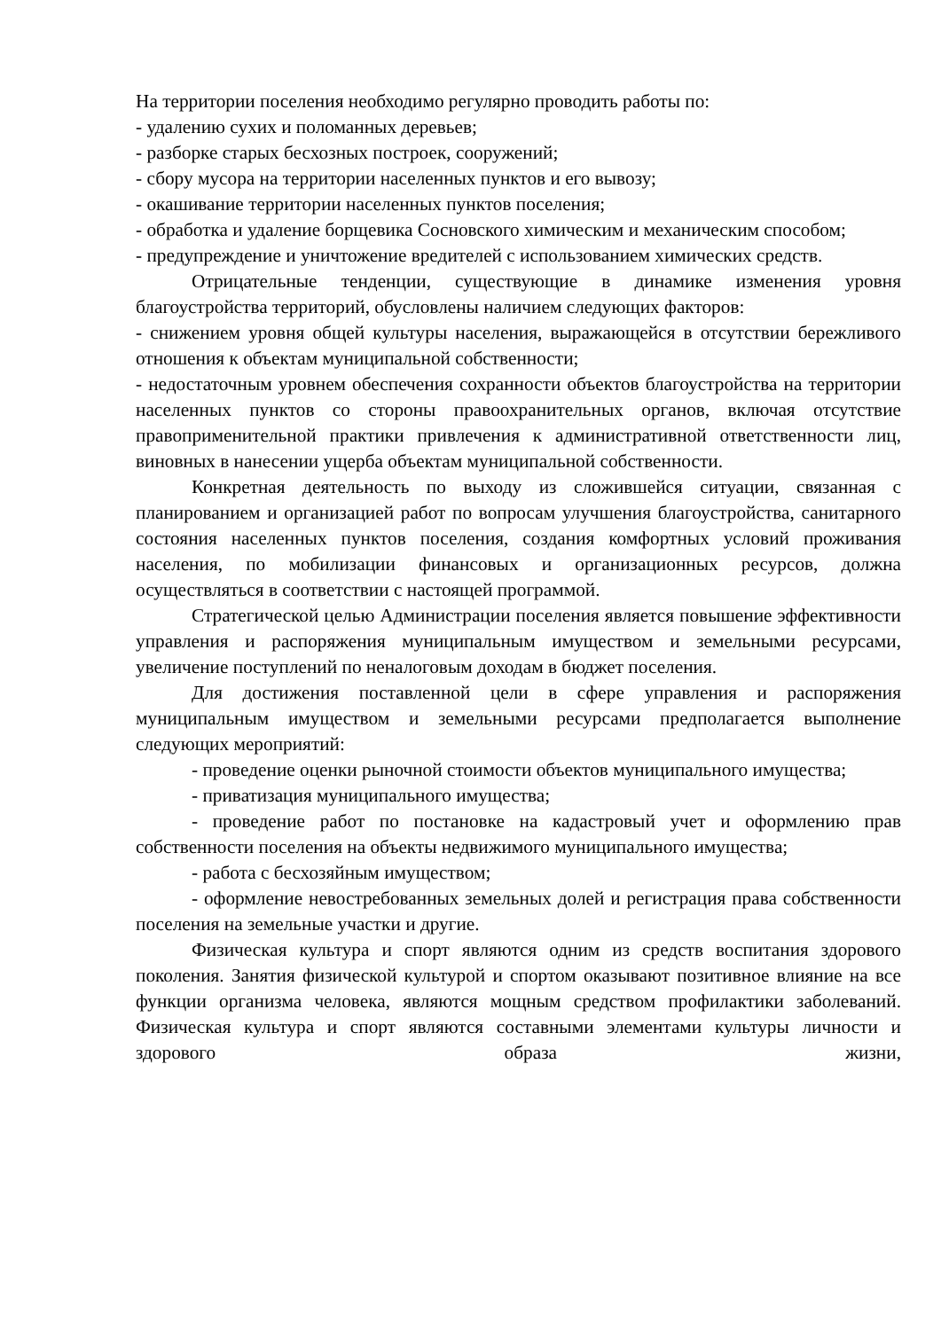На территории поселения необходимо регулярно проводить работы по:
- удалению сухих и поломанных деревьев;
- разборке старых бесхозных построек, сооружений;
- сбору мусора на территории населенных пунктов и его вывозу;
- окашивание территории населенных пунктов поселения;
- обработка и удаление борщевика Сосновского химическим и механическим способом;
- предупреждение и уничтожение вредителей с использованием химических средств.
Отрицательные тенденции, существующие в динамике изменения уровня благоустройства территорий, обусловлены наличием следующих факторов:
- снижением уровня общей культуры населения, выражающейся в отсутствии бережливого отношения к объектам муниципальной собственности;
- недостаточным уровнем обеспечения сохранности объектов благоустройства на территории населенных пунктов со стороны правоохранительных органов, включая отсутствие правоприменительной практики привлечения к административной ответственности лиц, виновных в нанесении ущерба объектам муниципальной собственности.
Конкретная деятельность по выходу из сложившейся ситуации, связанная с планированием и организацией работ по вопросам улучшения благоустройства, санитарного состояния населенных пунктов поселения, создания комфортных условий проживания населения, по мобилизации финансовых и организационных ресурсов, должна осуществляться в соответствии с настоящей программой.
Стратегической целью Администрации поселения является повышение эффективности управления и распоряжения муниципальным имуществом и земельными ресурсами, увеличение поступлений по неналоговым доходам в бюджет поселения.
Для достижения поставленной цели в сфере управления и распоряжения муниципальным имуществом и земельными ресурсами предполагается выполнение следующих мероприятий:
- проведение оценки рыночной стоимости объектов муниципального имущества;
- приватизация муниципального имущества;
- проведение работ по постановке на кадастровый учет и оформлению прав собственности поселения на объекты недвижимого муниципального имущества;
- работа с бесхозяйным имуществом;
- оформление невостребованных земельных долей и регистрация права собственности поселения на земельные участки и другие.
Физическая культура и спорт являются одним из средств воспитания здорового поколения. Занятия физической культурой и спортом оказывают позитивное влияние на все функции организма человека, являются мощным средством профилактики заболеваний. Физическая культура и спорт являются составными элементами культуры личности и здорового образа жизни,